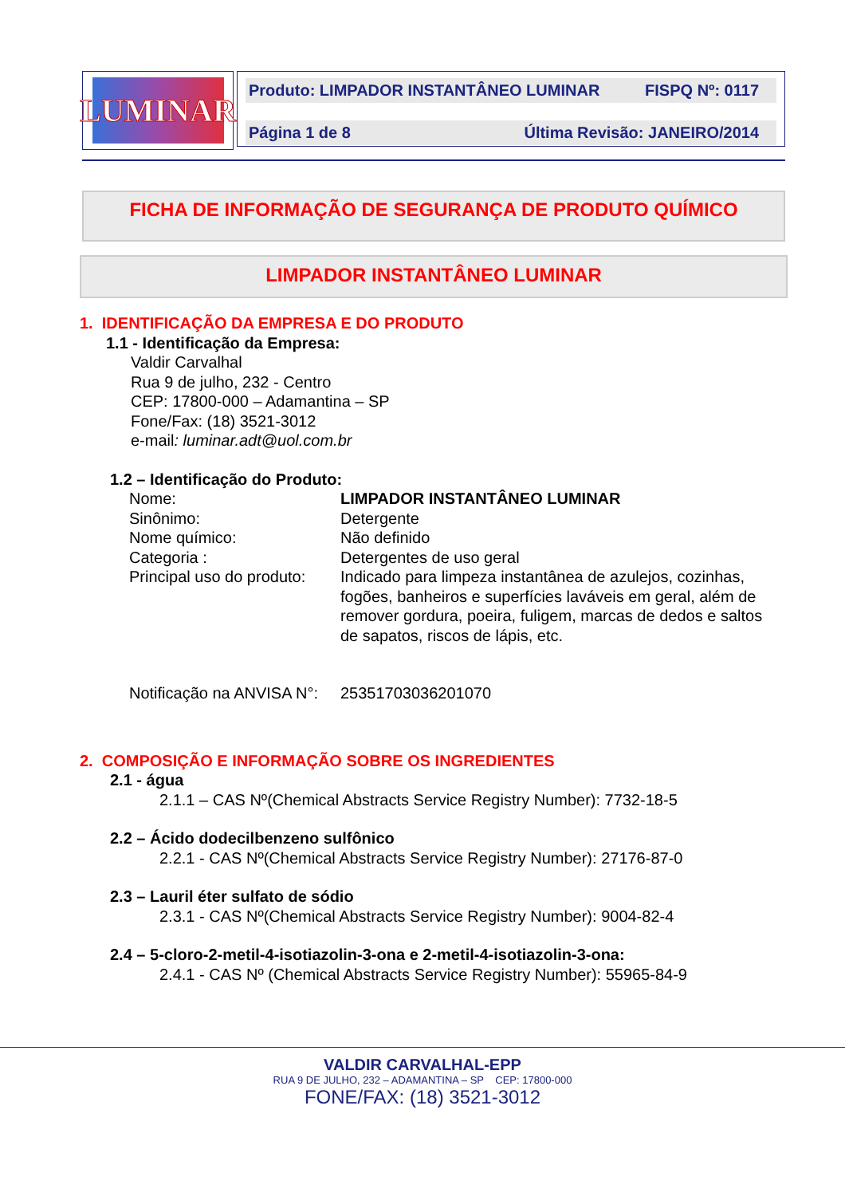LUMINAR
Produto: LIMPADOR INSTANTÂNEO LUMINAR FISPQ Nº: 0117
Página 1 de 8 Última Revisão: JANEIRO/2014
FICHA DE INFORMAÇÃO DE SEGURANÇA DE PRODUTO QUÍMICO
LIMPADOR INSTANTÂNEO LUMINAR
1. IDENTIFICAÇÃO DA EMPRESA E DO PRODUTO
1.1 - Identificação da Empresa:
Valdir Carvalhal
Rua 9 de julho, 232 - Centro
CEP: 17800-000 – Adamantina – SP
Fone/Fax: (18) 3521-3012
e-mail: luminar.adt@uol.com.br
1.2 – Identificação do Produto:
| Nome: | LIMPADOR INSTANTÂNEO LUMINAR |
| Sinônimo: | Detergente |
| Nome químico: | Não definido |
| Categoria : | Detergentes de uso geral |
| Principal uso do produto: | Indicado para limpeza instantânea de azulejos, cozinhas, fogões, banheiros e superfícies laváveis em geral, além de remover gordura, poeira, fuligem, marcas de dedos e saltos de sapatos, riscos de lápis, etc. |
| Notificação na ANVISA N°: | 25351703036201070 |
2. COMPOSIÇÃO E INFORMAÇÃO SOBRE OS INGREDIENTES
2.1 - água
2.1.1 – CAS Nº(Chemical Abstracts Service Registry Number): 7732-18-5
2.2 – Ácido dodecilbenzeno sulfônico
2.2.1 - CAS Nº(Chemical Abstracts Service Registry Number): 27176-87-0
2.3 – Lauril éter sulfato de sódio
2.3.1 - CAS Nº(Chemical Abstracts Service Registry Number): 9004-82-4
2.4 – 5-cloro-2-metil-4-isotiazolin-3-ona e 2-metil-4-isotiazolin-3-ona:
2.4.1 - CAS Nº (Chemical Abstracts Service Registry Number): 55965-84-9
VALDIR CARVALHAL-EPP
RUA 9 DE JULHO, 232 – ADAMANTINA – SP CEP: 17800-000
FONE/FAX: (18) 3521-3012